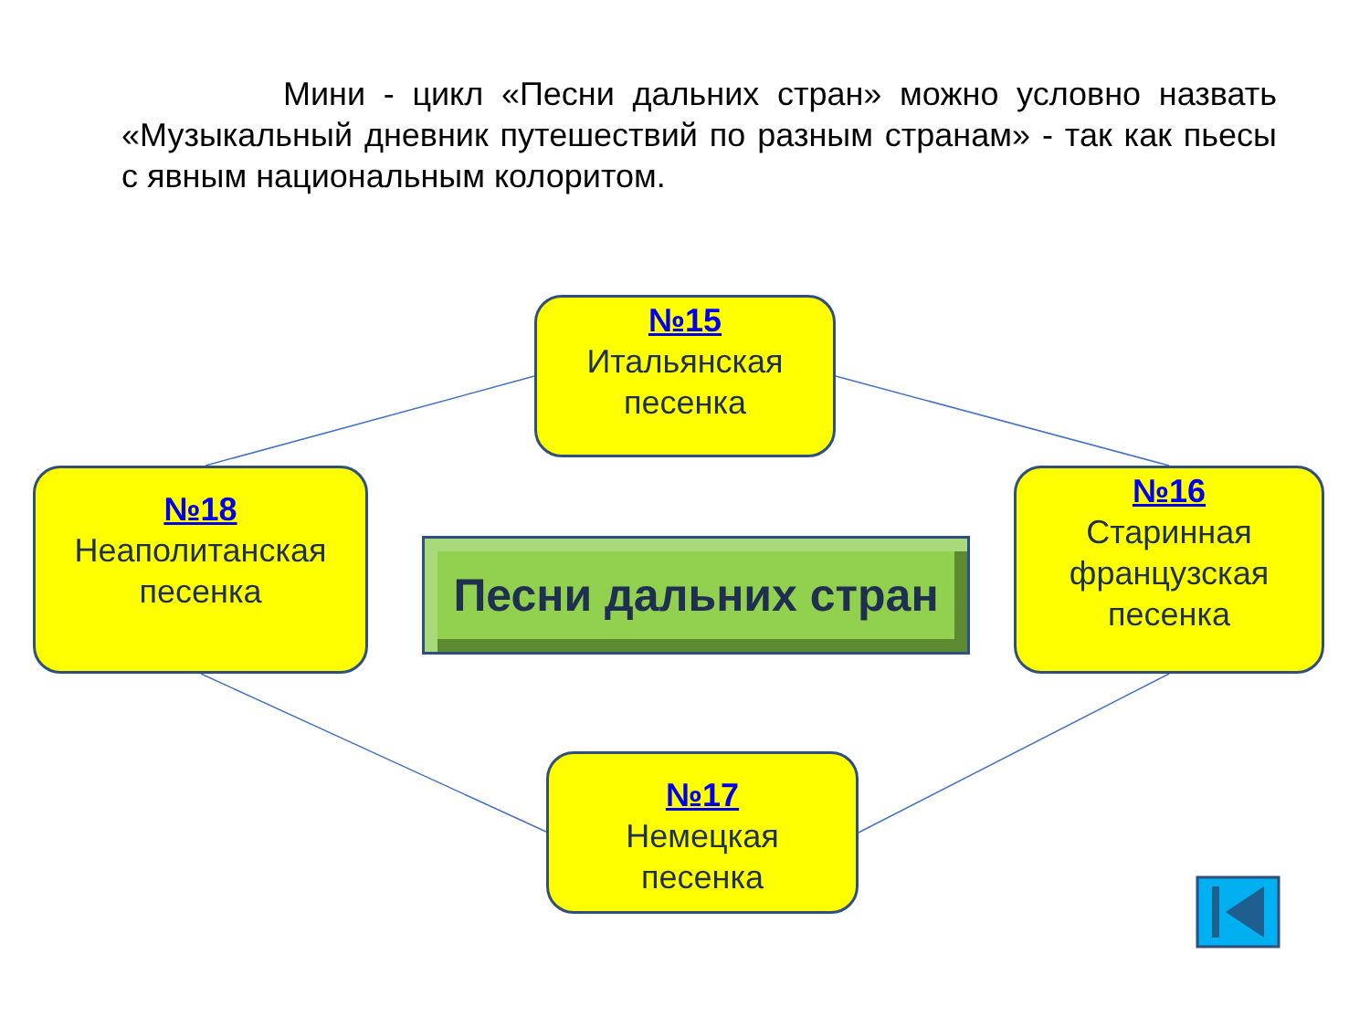Мини - цикл «Песни дальних стран» можно условно назвать «Музыкальный дневник путешествий по разным странам» - так как пьесы с явным национальным колоритом.
№15
Итальянская
песенка
№18
Неаполитанская
песенка
Песни дальних стран
№16
Старинная
французская
песенка
№17
Немецкая
песенка